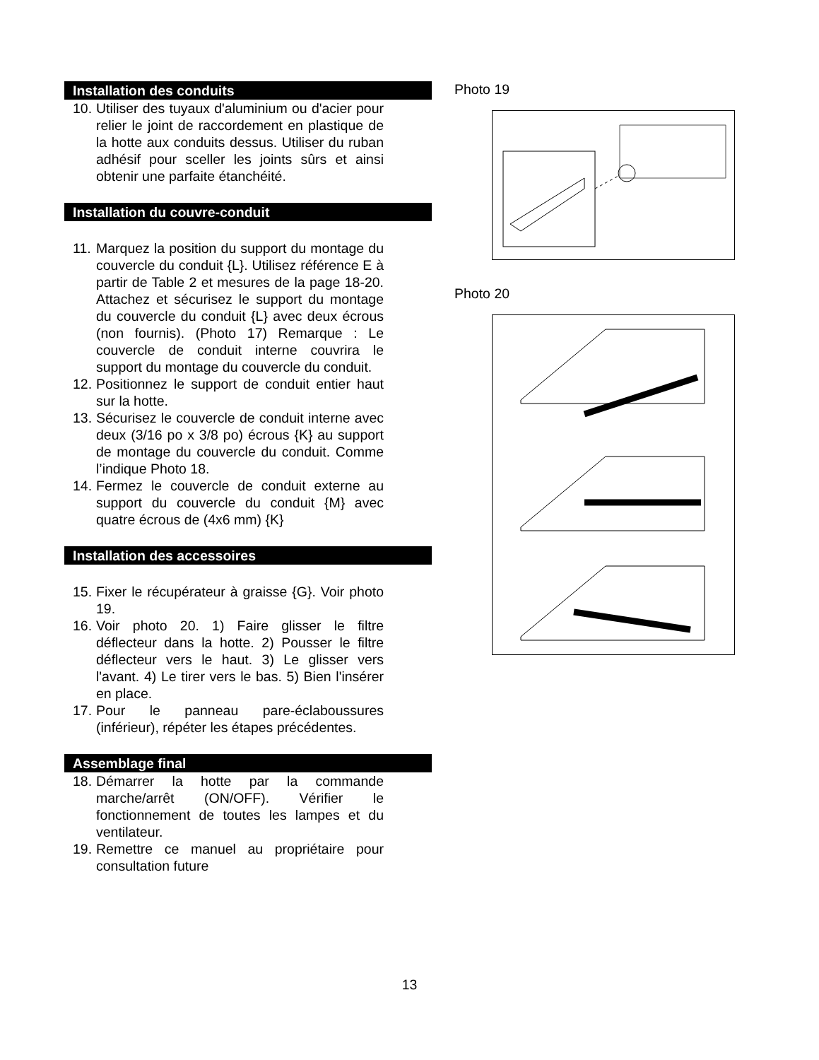Installation des conduits
10. Utiliser des tuyaux d'aluminium ou d'acier pour relier le joint de raccordement en plastique de la hotte aux conduits dessus. Utiliser du ruban adhésif pour sceller les joints sûrs et ainsi obtenir une parfaite étanchéité.
Installation du couvre-conduit
11. Marquez la position du support du montage du couvercle du conduit {L}. Utilisez référence E à partir de Table 2 et mesures de la page 18-20. Attachez et sécurisez le support du montage du couvercle du conduit {L} avec deux écrous (non fournis). (Photo 17) Remarque : Le couvercle de conduit interne couvrira le support du montage du couvercle du conduit.
12. Positionnez le support de conduit entier haut sur la hotte.
13. Sécurisez le couvercle de conduit interne avec deux (3/16 po x 3/8 po) écrous {K} au support de montage du couvercle du conduit. Comme l’indique Photo 18.
14. Fermez le couvercle de conduit externe au support du couvercle du conduit {M} avec quatre écrous de (4x6 mm) {K}
Installation des accessoires
15. Fixer le récupérateur à graisse {G}. Voir photo 19.
16. Voir photo 20. 1) Faire glisser le filtre déflecteur dans la hotte. 2) Pousser le filtre déflecteur vers le haut. 3) Le glisser vers l'avant. 4) Le tirer vers le bas. 5) Bien l'insérer en place.
17. Pour le panneau pare-éclaboussures (inférieur), répéter les étapes précédentes.
Assemblage final
18. Démarrer la hotte par la commande marche/arrêt (ON/OFF). Vérifier le fonctionnement de toutes les lampes et du ventilateur.
19. Remettre ce manuel au propriétaire pour consultation future
Photo 19
Photo 20
13